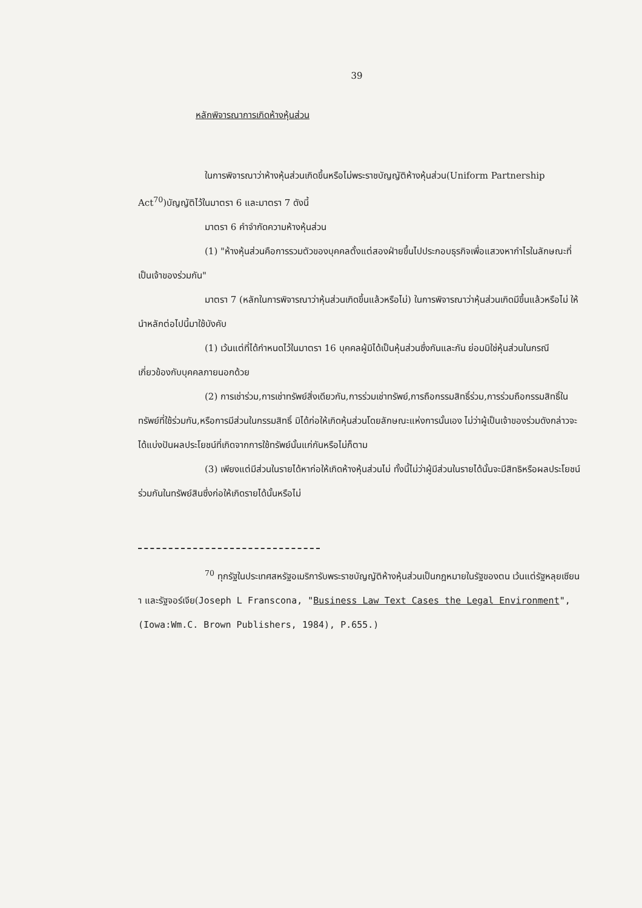39
หลักพิจารณาการเกิดห้างหุ้นส่วน
ในการพิจารณาว่าห้างหุ้นส่วนเกิดขึ้นหรือไม่พระราชบัญญัติห้างหุ้นส่วน(Uniform Partnership Act<sup>70</sup>)บัญญัติไว้ในมาตรา 6 และมาตรา 7 ดังนี้
มาตรา 6 คำจำกัดความห้างหุ้นส่วน
(1) "ห้างหุ้นส่วนคือการรวมตัวของบุคคลตั้งแต่สองฝ่ายขึ้นไปประกอบธุรกิจเพื่อแสวงหากำไรในลักษณะที่เป็นเจ้าของร่วมกัน"
มาตรา 7 (หลักในการพิจารณาว่าหุ้นส่วนเกิดขึ้นแล้วหรือไม่) ในการพิจารณาว่าหุ้นส่วนเกิดมีขึ้นแล้วหรือไม่ ให้นำหลักต่อไปนี้มาใช้บังคับ
(1) เว้นแต่ที่ได้กำหนดไว้ในมาตรา 16 บุคคลผู้มิได้เป็นหุ้นส่วนซึ่งกันและกัน ย่อมมิใช่หุ้นส่วนในกรณีเกี่ยวข้องกับบุคคลภายนอกด้วย
(2) การเช่าร่วม,การเช่าทรัพย์สิ่งเดียวกัน,การร่วมเช่าทรัพย์,การถือกรรมสิทธิ์ร่วม,การร่วมถือกรรมสิทธิ์ในทรัพย์ที่ใช้ร่วมกัน,หรือการมีส่วนในกรรมสิทธิ์ มิได้ก่อให้เกิดหุ้นส่วนโดยลักษณะแห่งการนั้นเอง ไม่ว่าผู้เป็นเจ้าของร่วมดังกล่าวจะได้แบ่งปันผลประโยชน์ที่เกิดจากการใช้ทรัพย์นั้นแก่กันหรือไม่ก็ตาม
(3) เพียงแต่มีส่วนในรายได้หาก่อให้เกิดห้างหุ้นส่วนไม่ ทั้งนี้ไม่ว่าผู้มีส่วนในรายได้นั้นจะมีสิทธิหรือผลประโยชน์ร่วมกันในทรัพย์สินซึ่งก่อให้เกิดรายได้นั้นหรือไม่
<sup>70</sup> ทุกรัฐในประเทศสหรัฐอเมริการับพระราชบัญญัติห้างหุ้นส่วนเป็นกฎหมายในรัฐของตน เว้นแต่รัฐหลุยเซียนา และรัฐจอร์เจีย(Joseph L Franscona, "Business Law Text Cases the Legal Environment",(Iowa:Wm.C. Brown Publishers, 1984), P.655.)